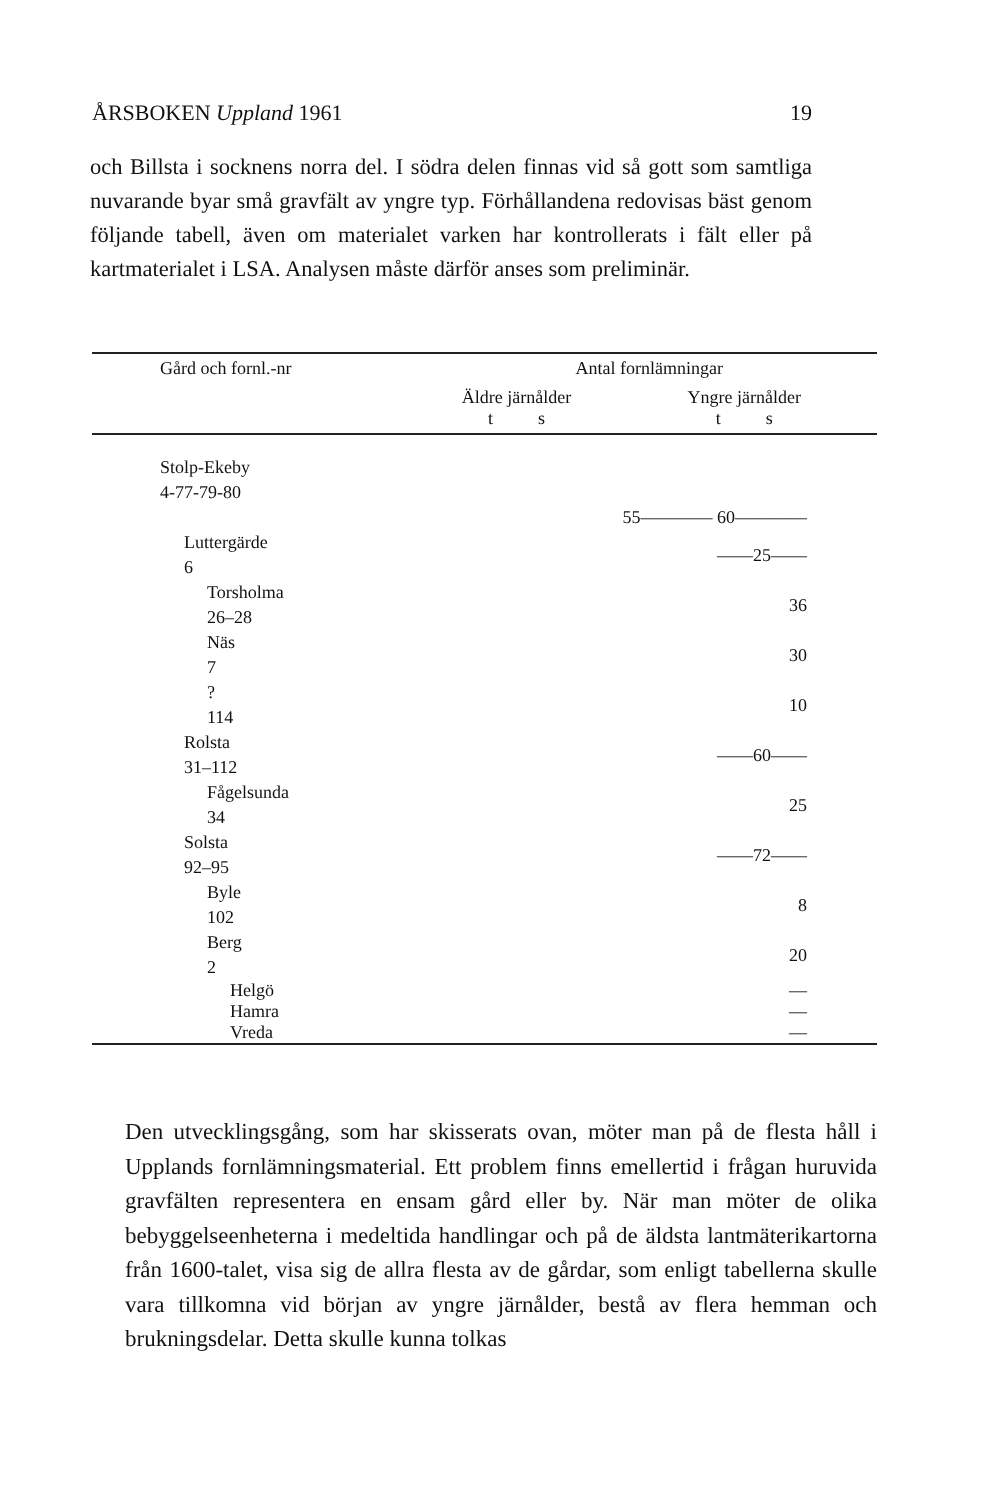ÅRSBOKEN Uppland 1961 19
och Billsta i socknens norra del. I södra delen finnas vid så gott som samtliga nuvarande byar små gravfält av yngre typ. Förhållandena redovisas bäst genom följande tabell, även om materialet varken har kontrollerats i fält eller på kartmaterialet i LSA. Analysen måste därför anses som preliminär.
| Gård och fornl.-nr | Antal fornlämningar | |
| --- | --- | --- |
| | Äldre järnålder t s | Yngre järnålder t s |
| Stolp-Ekeby 4-77-79-80 | | |
| | 55———— 60———— | |
| Luttergärde 6 | | ——25—— |
| Torsholma 26–28 | | 36 |
| Näs 7 | | 30 |
| ? 114 | | 10 |
| Rolsta 31–112 | | ——60—— |
| Fågelsunda 34 | | 25 |
| Solsta 92–95 | | ——72—— |
| Byle 102 | | 8 |
| Berg 2 | | 20 |
| Helgö | | — |
| Hamra | | — |
| Vreda | | — |
Den utvecklingsgång, som har skisserats ovan, möter man på de flesta håll i Upplands fornlämningsmaterial. Ett problem finns emellertid i frågan huruvida gravfälten representera en ensam gård eller by. När man möter de olika bebyggelseenheterna i medeltida handlingar och på de äldsta lantmäterikartorna från 1600-talet, visa sig de allra flesta av de gårdar, som enligt tabellerna skulle vara tillkomna vid början av yngre järnålder, bestå av flera hemman och brukningsdelar. Detta skulle kunna tolkas